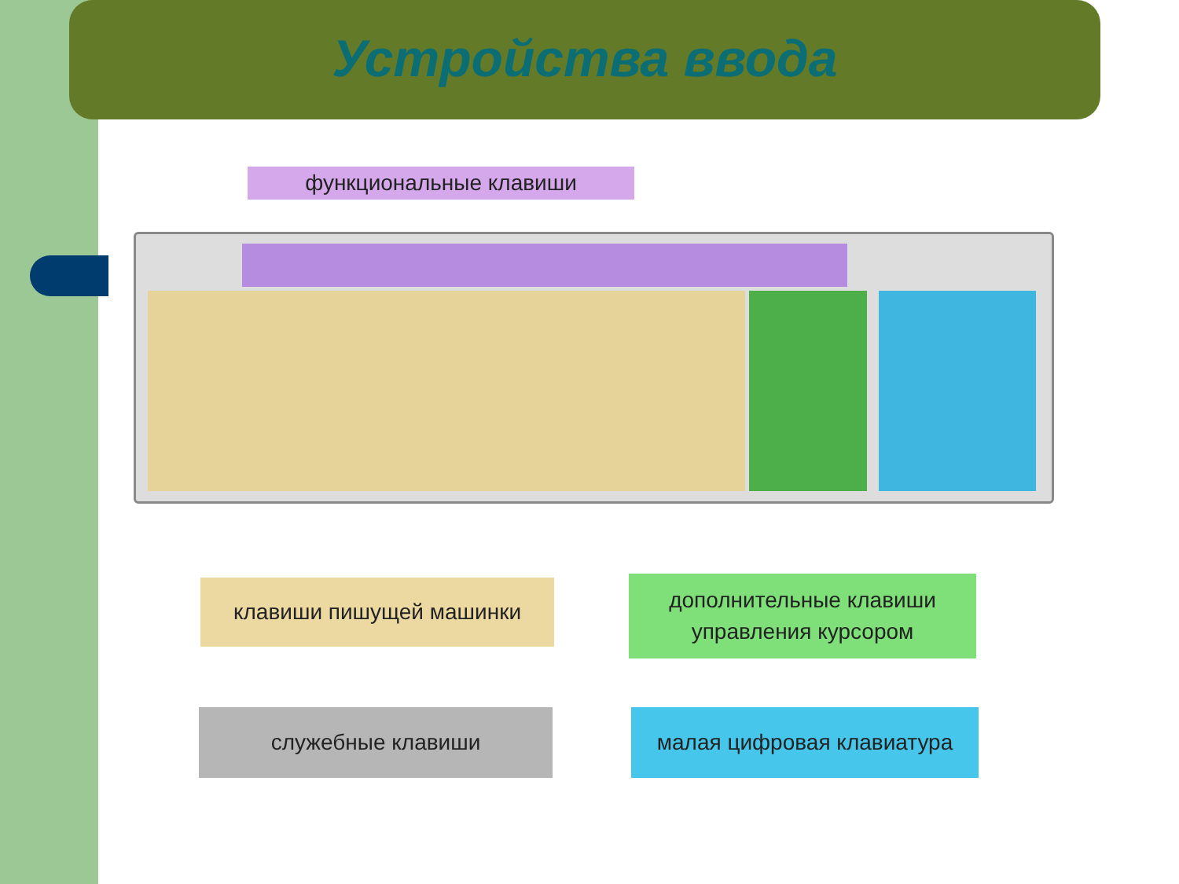Устройства ввода
функциональные клавиши
клавиши пишущей машинки
дополнительные клавиши
управления курсором
служебные клавиши малая цифровая клавиатура